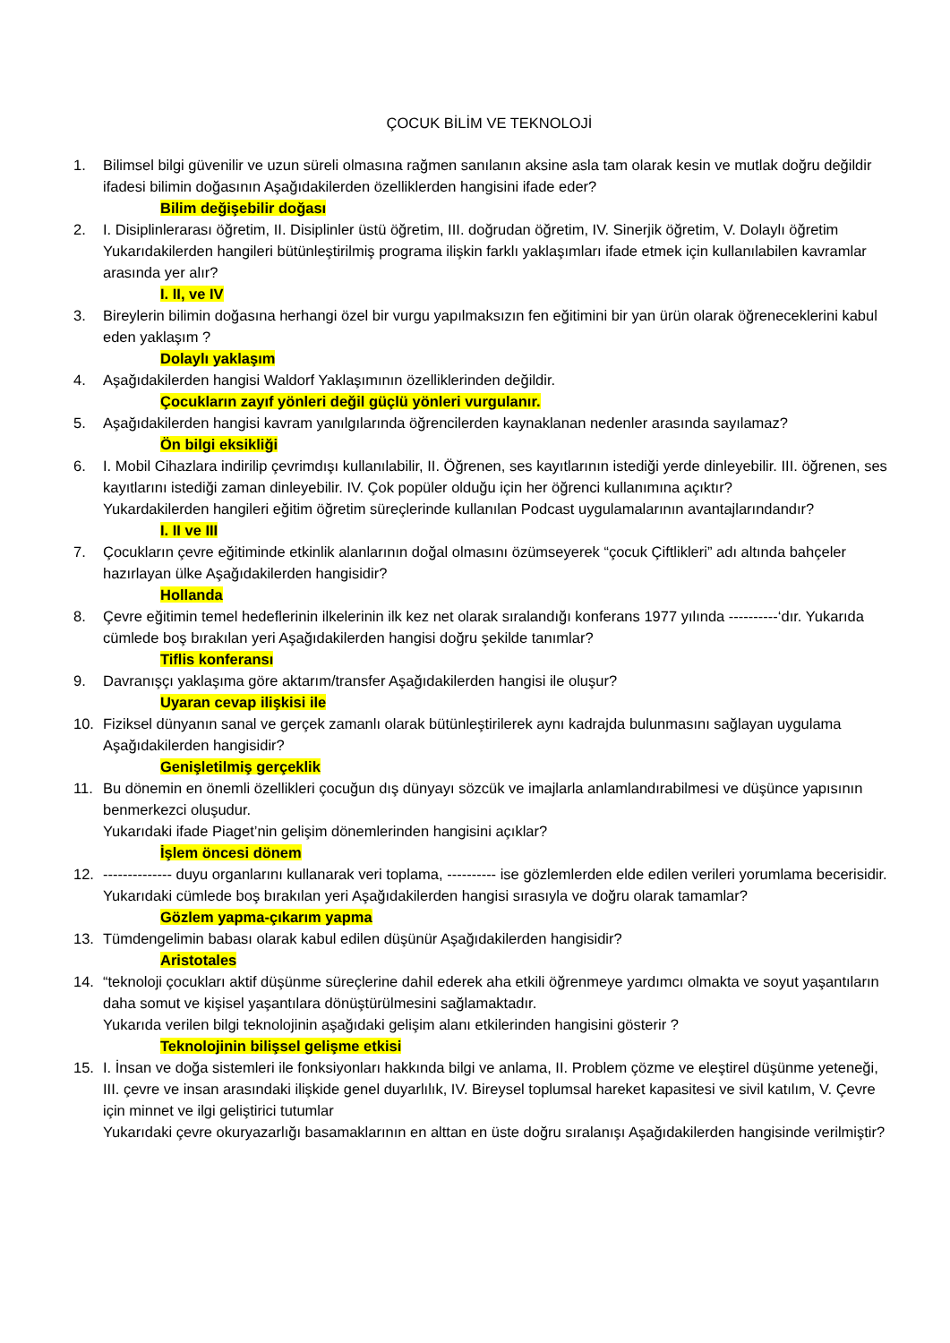ÇOCUK BİLİM VE TEKNOLOJİ
1. Bilimsel bilgi güvenilir ve uzun süreli olmasına rağmen sanılanın aksine asla tam olarak kesin ve mutlak doğru değildir ifadesi bilimin doğasının Aşağıdakilerden özelliklerden hangisini ifade eder?
Bilim değişebilir doğası
2. I. Disiplinlerarası öğretim, II. Disiplinler üstü öğretim, III. doğrudan öğretim, IV. Sinerjik öğretim, V. Dolaylı öğretim
Yukarıdakilerden hangileri bütünleştirilmiş programa ilişkin farklı yaklaşımları ifade etmek için kullanılabilen kavramlar arasında yer alır?
I. II, ve IV
3. Bireylerin bilimin doğasına herhangi özel bir vurgu yapılmaksızın fen eğitimini bir yan ürün olarak öğreneceklerini kabul eden yaklaşım ?
Dolaylı yaklaşım
4. Aşağıdakilerden hangisi Waldorf Yaklaşımının özelliklerinden değildir.
Çocukların zayıf yönleri değil güçlü yönleri vurgulanır.
5. Aşağıdakilerden hangisi kavram yanılgılarında öğrencilerden kaynaklanan nedenler arasında sayılamaz?
Ön bilgi eksikliği
6. I. Mobil Cihazlara indirilip çevrimdışı kullanılabilir, II. Öğrenen, ses kayıtlarının istediği yerde dinleyebilir. III. öğrenen, ses kayıtlarını istediği zaman dinleyebilir. IV. Çok popüler olduğu için her öğrenci kullanımına açıktır?
Yukardakilerden hangileri eğitim öğretim süreçlerinde kullanılan Podcast uygulamalarının avantajlarındandır?
I. II ve III
7. Çocukların çevre eğitiminde etkinlik alanlarının doğal olmasını özümseyerek “çocuk Çiftlikleri” adı altında bahçeler hazırlayan ülke Aşağıdakilerden hangisidir?
Hollanda
8. Çevre eğitimin temel hedeflerinin ilkelerinin ilk kez net olarak sıralandığı konferans 1977 yılında ----------‘dır. Yukarıda cümlede boş bırakılan yeri Aşağıdakilerden hangisi doğru şekilde tanımlar?
Tiflis konferansı
9. Davranışçı yaklaşıma göre aktarım/transfer Aşağıdakilerden hangisi ile oluşur?
Uyaran cevap ilişkisi ile
10. Fiziksel dünyanın sanal ve gerçek zamanlı olarak bütünleştirilerek aynı kadrajda bulunmasını sağlayan uygulama Aşağıdakilerden hangisidir?
Genişletilmiş gerçeklik
11. Bu dönemin en önemli özellikleri çocuğun dış dünyayı sözcük ve imajlarla anlamlandırabilmesi ve düşünce yapısının benmerkezci oluşudur.
Yukarıdaki ifade Piaget’nin gelişim dönemlerinden hangisini açıklar?
İşlem öncesi dönem
12. -------------- duyu organlarını kullanarak veri toplama, ---------- ise gözlemlerden elde edilen verileri yorumlama becerisidir.
Yukarıdaki cümlede boş bırakılan yeri Aşağıdakilerden hangisi sırasıyla ve doğru olarak tamamlar?
Gözlem yapma-çıkarım yapma
13. Tümdengelimin babası olarak kabul edilen düşünür Aşağıdakilerden hangisidir?
Aristotales
14. “teknoloji çocukları aktif düşünme süreçlerine dahil ederek aha etkili öğrenmeye yardımcı olmakta ve soyut yaşantıların daha somut ve kişisel yaşantılara dönüştürülmesini sağlamaktadır.
Yukarıda verilen bilgi teknolojinin aşağıdaki gelişim alanı etkilerinden hangisini gösterir ?
Teknolojinin bilişsel gelişme etkisi
15. I. İnsan ve doğa sistemleri ile fonksiyonları hakkında bilgi ve anlama, II. Problem çözme ve eleştirel düşünme yeteneği, III. çevre ve insan arasındaki ilişkide genel duyarlılık, IV. Bireysel toplumsal hareket kapasitesi ve sivil katılım, V. Çevre için minnet ve ilgi geliştirici tutumlar
Yukarıdaki çevre okuryazarlığı basamaklarının en alttan en üste doğru sıralanışı Aşağıdakilerden hangisinde verilmiştir?